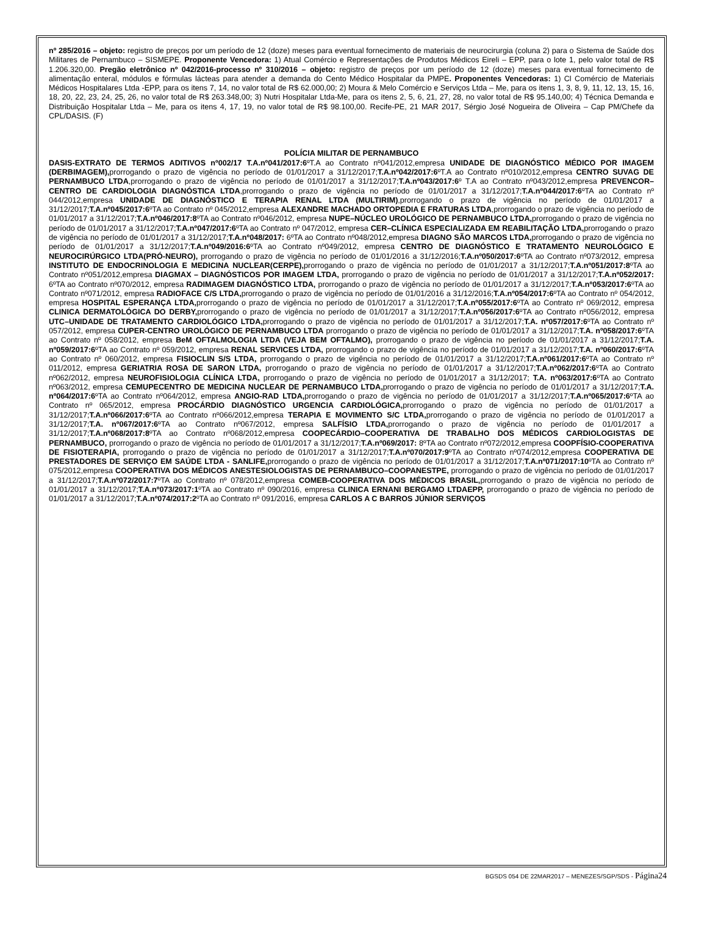nº 285/2016 – objeto: registro de preços por um período de 12 (doze) meses para eventual fornecimento de materiais de neurocirurgia (coluna 2) para o Sistema de Saúde dos Militares de Pernambuco – SISMEPE. Proponente Vencedora: 1) Atual Comércio e Representações de Produtos Médicos Eireli – EPP, para o lote 1, pelo valor total de R$ 1.206.320,00. Pregão eletrônico nº 042/2016-processo nº 310/2016 – objeto: registro de preços por um período de 12 (doze) meses para eventual fornecimento de alimentação enteral, módulos e fórmulas lácteas para atender a demanda do Cento Médico Hospitalar da PMPE. Proponentes Vencedoras: 1) Cl Comércio de Materiais Médicos Hospitalares Ltda -EPP, para os itens 7, 14, no valor total de R$ 62.000,00; 2) Moura & Melo Comércio e Serviços Ltda – Me, para os itens 1, 3, 8, 9, 11, 12, 13, 15, 16, 18, 20, 22, 23, 24, 25, 26, no valor total de R$ 263.348,00; 3) Nutri Hospitalar Ltda-Me, para os itens 2, 5, 6, 21, 27, 28, no valor total de R$ 95.140,00; 4) Técnica Demanda e Distribuição Hospitalar Ltda – Me, para os itens 4, 17, 19, no valor total de R$ 98.100,00. Recife-PE, 21 MAR 2017, Sérgio José Nogueira de Oliveira – Cap PM/Chefe da CPL/DASIS. (F)
POLÍCIA MILITAR DE PERNAMBUCO
DASIS-EXTRATO DE TERMOS ADITIVOS nº002/17 T.A.nº041/2017:6ºT.A ao Contrato nº041/2012,empresa UNIDADE DE DIAGNÓSTICO MÉDICO POR IMAGEM (DERBIMAGEM), prorrogando o prazo de vigência no período de 01/01/2017 a 31/12/2017;T.A.nº042/2017:6ºT.A ao Contrato nº010/2012,empresa CENTRO SUVAG DE PERNAMBUCO LTDA,prorrogando o prazo de vigência no período de 01/01/2017 a 31/12/2017;T.A.nº043/2017:6º T.A ao Contrato nº043/2012,empresa PREVENCOR–CENTRO DE CARDIOLOGIA DIAGNÓSTICA LTDA,prorrogando o prazo de vigência no período de 01/01/2017 a 31/12/2017;T.A.nº044/2017:6ºTA ao Contrato nº 044/2012,empresa UNIDADE DE DIAGNÓSTICO E TERAPIA RENAL LTDA (MULTIRIM),prorrogando o prazo de vigência no período de 01/01/2017 a 31/12/2017;T.A.nº045/2017:6ºTA ao Contrato nº 045/2012,empresa ALEXANDRE MACHADO ORTOPEDIA E FRATURAS LTDA,prorrogando o prazo de vigência no período de 01/01/2017 a 31/12/2017;T.A.nº046/2017:8ºTA ao Contrato nº046/2012, empresa NUPE–NÚCLEO UROLÓGICO DE PERNAMBUCO LTDA, prorrogando o prazo de vigência no período de 01/01/2017 a 31/12/2017;T.A.nº047/2017:6ºTA ao Contrato nº 047/2012, empresa CER–CLÍNICA ESPECIALIZADA EM REABILITAÇÃO LTDA, prorrogando o prazo de vigência no período de 01/01/2017 a 31/12/2017;T.A.nº048/2017: 6ºTA ao Contrato nº048/2012,empresa DIAGNO SÃO MARCOS LTDA, prorrogando o prazo de vigência no período de 01/01/2017 a 31/12/2017;T.A.nº049/2016:6ºTA ao Contrato nº049/2012, empresa CENTRO DE DIAGNÓSTICO E TRATAMENTO NEUROLÓGICO E NEUROCIRÚRGICO LTDA(PRÓ-NEURO), prorrogando o prazo de vigência no período de 01/01/2016 a 31/12/2016;T.A.nº050/2017:6ºTA ao Contrato nº073/2012, empresa INSTITUTO DE ENDOCRINOLOGIA E MEDICINA NUCLEAR(CERPE), prorrogando o prazo de vigência no período de 01/01/2017 a 31/12/2017;T.A.nº051/2017:8ºTA ao Contrato nº051/2012,empresa DIAGMAX – DIAGNÓSTICOS POR IMAGEM LTDA, prorrogando o prazo de vigência no período de 01/01/2017 a 31/12/2017;T.A.nº052/2017: 6ºTA ao Contrato nº070/2012, empresa RADIMAGEM DIAGNÓSTICO LTDA, prorrogando o prazo de vigência no período de 01/01/2017 a 31/12/2017;T.A.nº053/2017:6ºTA ao Contrato nº071/2012, empresa RADIOFACE C/S LTDA, prorrogando o prazo de vigência no período de 01/01/2016 a 31/12/2016;T.A.nº054/2017:6ºTA ao Contrato nº 054/2012, empresa HOSPITAL ESPERANÇA LTDA, prorrogando o prazo de vigência no período de 01/01/2017 a 31/12/2017;T.A.nº055/2017:6ºTA ao Contrato nº 069/2012, empresa CLINICA DERMATOLÓGICA DO DERBY, prorrogando o prazo de vigência no período de 01/01/2017 a 31/12/2017;T.A.nº056/2017:6ºTA ao Contrato nº056/2012, empresa UTC–UNIDADE DE TRATAMENTO CARDIOLÓGICO LTDA, prorrogando o prazo de vigência no período de 01/01/2017 a 31/12/2017;T.A. nº057/2017:6ºTA ao Contrato nº 057/2012, empresa CUPER-CENTRO UROLÓGICO DE PERNAMBUCO LTDA prorrogando o prazo de vigência no período de 01/01/2017 a 31/12/2017;T.A. nº058/2017:6ºTA ao Contrato nº 058/2012, empresa BeM OFTALMOLOGIA LTDA (VEJA BEM OFTALMO), prorrogando o prazo de vigência no período de 01/01/2017 a 31/12/2017;T.A. nº059/2017:6ºTA ao Contrato nº 059/2012, empresa RENAL SERVICES LTDA, prorrogando o prazo de vigência no período de 01/01/2017 a 31/12/2017;T.A. nº060/2017:6ºTA ao Contrato nº 060/2012, empresa FISIOCLIN S/S LTDA, prorrogando o prazo de vigência no período de 01/01/2017 a 31/12/2017;T.A.nº061/2017:6ºTA ao Contrato nº 011/2012, empresa GERIATRIA ROSA DE SARON LTDA, prorrogando o prazo de vigência no período de 01/01/2017 a 31/12/2017;T.A.nº062/2017:6ºTA ao Contrato nº062/2012, empresa NEUROFISIOLOGIA CLÍNICA LTDA, prorrogando o prazo de vigência no período de 01/01/2017 a 31/12/2017; T.A. nº063/2017:6ºTA ao Contrato nº063/2012, empresa CEMUPECENTRO DE MEDICINA NUCLEAR DE PERNAMBUCO LTDA, prorrogando o prazo de vigência no período de 01/01/2017 a 31/12/2017;T.A. nº064/2017:6ºTA ao Contrato nº064/2012, empresa ANGIO-RAD LTDA, prorrogando o prazo de vigência no período de 01/01/2017 a 31/12/2017;T.A.nº065/2017:6ºTA ao Contrato nº 065/2012, empresa PROCÁRDIO DIAGNÓSTICO URGENCIA CARDIOLÓGICA, prorrogando o prazo de vigência no período de 01/01/2017 a 31/12/2017;T.A.nº066/2017:6ºTA ao Contrato nº066/2012,empresa TERAPIA E MOVIMENTO S/C LTDA, prorrogando o prazo de vigência no período de 01/01/2017 a 31/12/2017;T.A. nº067/2017:6ºTA ao Contrato nº067/2012, empresa SALFÍSIO LTDA, prorrogando o prazo de vigência no período de 01/01/2017 a 31/12/2017;T.A.nº068/2017:8ºTA ao Contrato nº068/2012,empresa COOPECÁRDIO–COOPERATIVA DE TRABALHO DOS MÉDICOS CARDIOLOGISTAS DE PERNAMBUCO, prorrogando o prazo de vigência no período de 01/01/2017 a 31/12/2017;T.A.nº069/2017: 8ºTA ao Contrato nº072/2012,empresa COOPFÍSIO-COOPERATIVA DE FISIOTERAPIA, prorrogando o prazo de vigência no período de 01/01/2017 a 31/12/2017;T.A.nº070/2017:9ºTA ao Contrato nº074/2012,empresa COOPERATIVA DE PRESTADORES DE SERVIÇO EM SAÚDE LTDA - SANLIFE, prorrogando o prazo de vigência no período de 01/01/2017 a 31/12/2017;T.A.nº071/2017:10ºTA ao Contrato nº 075/2012,empresa COOPERATIVA DOS MÉDICOS ANESTESIOLOGISTAS DE PERNAMBUCO–COOPANESTPE, prorrogando o prazo de vigência no período de 01/01/2017 a 31/12/2017;T.A.nº072/2017:7ºTA ao Contrato nº 078/2012,empresa COMEB-COOPERATIVA DOS MÉDICOS BRASIL, prorrogando o prazo de vigência no período de 01/01/2017 a 31/12/2017;T.A.nº073/2017:1ºTA ao Contrato nº 090/2016, empresa CLINICA ERNANI BERGAMO LTDAEPP, prorrogando o prazo de vigência no período de 01/01/2017 a 31/12/2017;T.A.nº074/2017:2ºTA ao Contrato nº 091/2016, empresa CARLOS A C BARROS JÚNIOR SERVIÇOS
BGSDS 054 DE 22MAR2017 – MENEZES/SGP/SDS - Página24